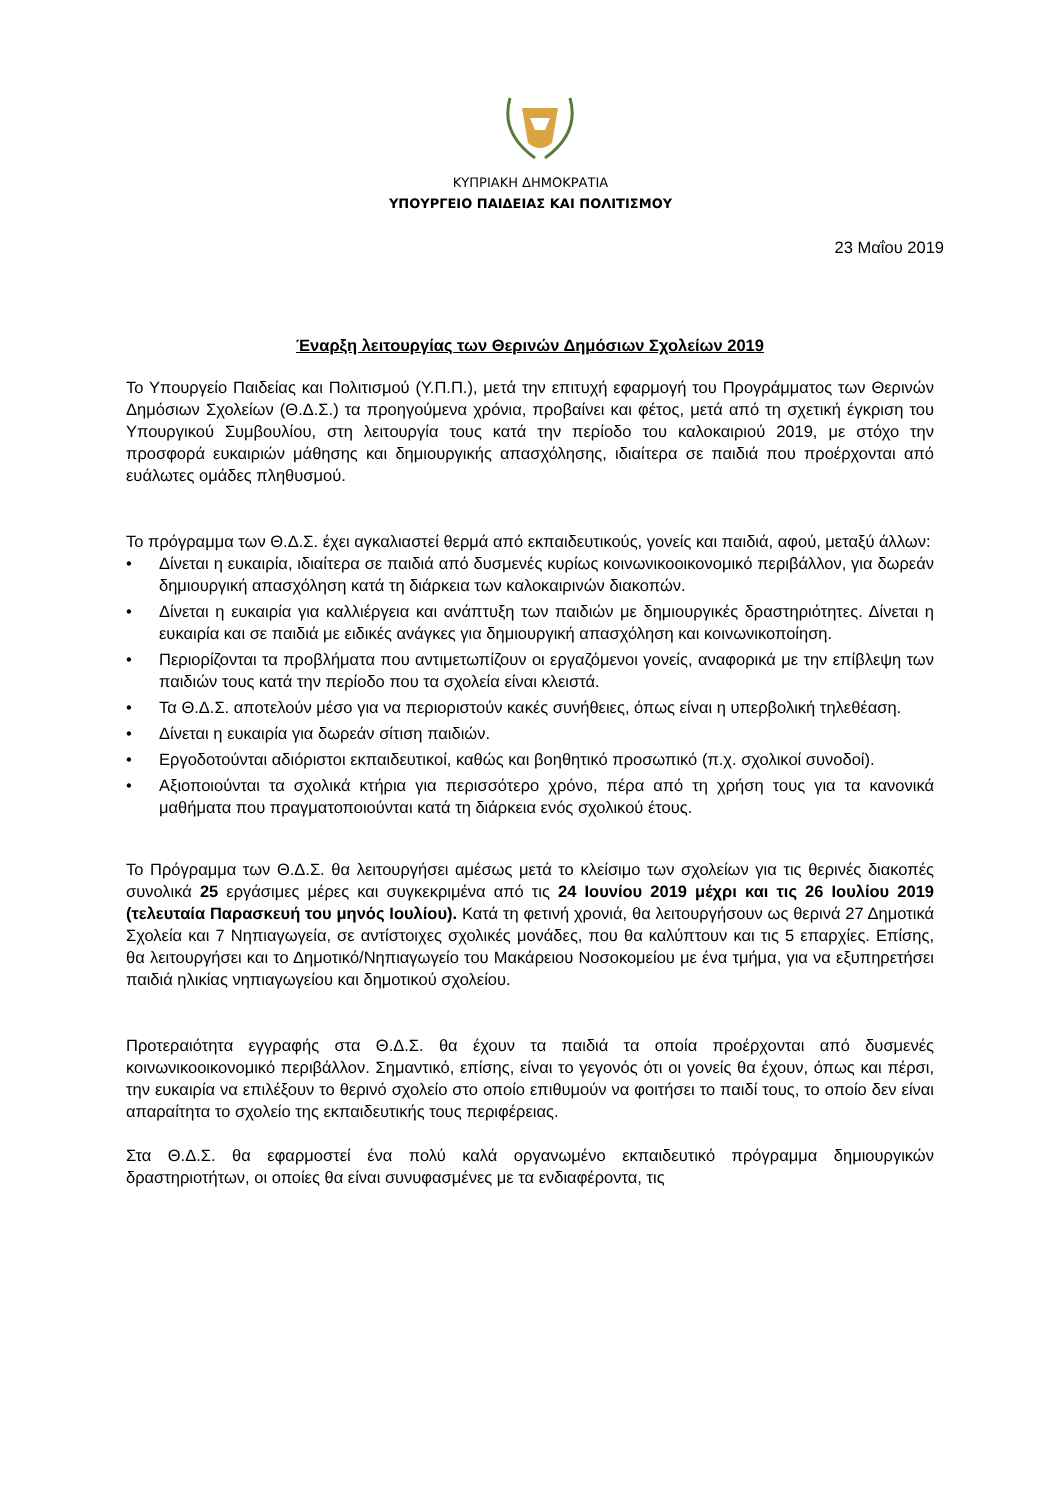ΚΥΠΡΙΑΚΗ ΔΗΜΟΚΡΑΤΙΑ
ΥΠΟΥΡΓΕΙΟ ΠΑΙΔΕΙΑΣ ΚΑΙ ΠΟΛΙΤΙΣΜΟΥ
23 Μαΐου 2019
Έναρξη λειτουργίας των Θερινών Δημόσιων Σχολείων 2019
Το Υπουργείο Παιδείας και Πολιτισμού (Υ.Π.Π.), μετά την επιτυχή εφαρμογή του Προγράμματος των Θερινών Δημόσιων Σχολείων (Θ.Δ.Σ.) τα προηγούμενα χρόνια, προβαίνει και φέτος, μετά από τη σχετική έγκριση του Υπουργικού Συμβουλίου, στη λειτουργία τους κατά την περίοδο του καλοκαιριού 2019, με στόχο την προσφορά ευκαιριών μάθησης και δημιουργικής απασχόλησης, ιδιαίτερα σε παιδιά που προέρχονται από ευάλωτες ομάδες πληθυσμού.
Το πρόγραμμα των Θ.Δ.Σ. έχει αγκαλιαστεί θερμά από εκπαιδευτικούς, γονείς και παιδιά, αφού, μεταξύ άλλων:
• Δίνεται η ευκαιρία, ιδιαίτερα σε παιδιά από δυσμενές κυρίως κοινωνικοοικονομικό περιβάλλον, για δωρεάν δημιουργική απασχόληση κατά τη διάρκεια των καλοκαιρινών διακοπών.
• Δίνεται η ευκαιρία για καλλιέργεια και ανάπτυξη των παιδιών με δημιουργικές δραστηριότητες. Δίνεται η ευκαιρία και σε παιδιά με ειδικές ανάγκες για δημιουργική απασχόληση και κοινωνικοποίηση.
• Περιορίζονται τα προβλήματα που αντιμετωπίζουν οι εργαζόμενοι γονείς, αναφορικά με την επίβλεψη των παιδιών τους κατά την περίοδο που τα σχολεία είναι κλειστά.
• Τα Θ.Δ.Σ. αποτελούν μέσο για να περιοριστούν κακές συνήθειες, όπως είναι η υπερβολική τηλεθέαση.
• Δίνεται η ευκαιρία για δωρεάν σίτιση παιδιών.
• Εργοδοτούνται αδιόριστοι εκπαιδευτικοί, καθώς και βοηθητικό προσωπικό (π.χ. σχολικοί συνοδοί).
• Αξιοποιούνται τα σχολικά κτήρια για περισσότερο χρόνο, πέρα από τη χρήση τους για τα κανονικά μαθήματα που πραγματοποιούνται κατά τη διάρκεια ενός σχολικού έτους.
Το Πρόγραμμα των Θ.Δ.Σ. θα λειτουργήσει αμέσως μετά το κλείσιμο των σχολείων για τις θερινές διακοπές συνολικά 25 εργάσιμες μέρες και συγκεκριμένα από τις 24 Ιουνίου 2019 μέχρι και τις 26 Ιουλίου 2019 (τελευταία Παρασκευή του μηνός Ιουλίου). Κατά τη φετινή χρονιά, θα λειτουργήσουν ως θερινά 27 Δημοτικά Σχολεία και 7 Νηπιαγωγεία, σε αντίστοιχες σχολικές μονάδες, που θα καλύπτουν και τις 5 επαρχίες. Επίσης, θα λειτουργήσει και το Δημοτικό/Νηπιαγωγείο του Μακάρειου Νοσοκομείου με ένα τμήμα, για να εξυπηρετήσει παιδιά ηλικίας νηπιαγωγείου και δημοτικού σχολείου.
Προτεραιότητα εγγραφής στα Θ.Δ.Σ. θα έχουν τα παιδιά τα οποία προέρχονται από δυσμενές κοινωνικοοικονομικό περιβάλλον. Σημαντικό, επίσης, είναι το γεγονός ότι οι γονείς θα έχουν, όπως και πέρσι, την ευκαιρία να επιλέξουν το θερινό σχολείο στο οποίο επιθυμούν να φοιτήσει το παιδί τους, το οποίο δεν είναι απαραίτητα το σχολείο της εκπαιδευτικής τους περιφέρειας.
Στα Θ.Δ.Σ. θα εφαρμοστεί ένα πολύ καλά οργανωμένο εκπαιδευτικό πρόγραμμα δημιουργικών δραστηριοτήτων, οι οποίες θα είναι συνυφασμένες με τα ενδιαφέροντα, τις